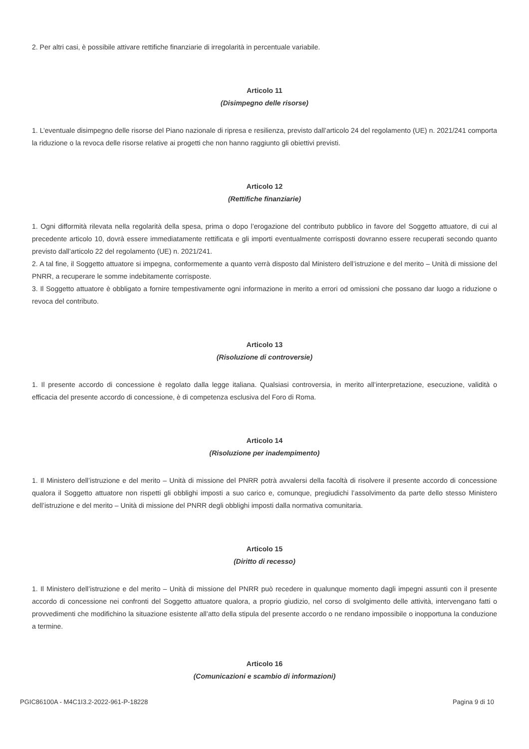2. Per altri casi, è possibile attivare rettifiche finanziarie di irregolarità in percentuale variabile.
Articolo 11
(Disimpegno delle risorse)
1. L’eventuale disimpegno delle risorse del Piano nazionale di ripresa e resilienza, previsto dall’articolo 24 del regolamento (UE) n. 2021/241 comporta la riduzione o la revoca delle risorse relative ai progetti che non hanno raggiunto gli obiettivi previsti.
Articolo 12
(Rettifiche finanziarie)
1. Ogni difformità rilevata nella regolarità della spesa, prima o dopo l’erogazione del contributo pubblico in favore del Soggetto attuatore, di cui al precedente articolo 10, dovrà essere immediatamente rettificata e gli importi eventualmente corrisposti dovranno essere recuperati secondo quanto previsto dall’articolo 22 del regolamento (UE) n. 2021/241.
2. A tal fine, il Soggetto attuatore si impegna, conformemente a quanto verrà disposto dal Ministero dell’istruzione e del merito – Unità di missione del PNRR, a recuperare le somme indebitamente corrisposte.
3. Il Soggetto attuatore è obbligato a fornire tempestivamente ogni informazione in merito a errori od omissioni che possano dar luogo a riduzione o revoca del contributo.
Articolo 13
(Risoluzione di controversie)
1. Il presente accordo di concessione è regolato dalla legge italiana. Qualsiasi controversia, in merito all’interpretazione, esecuzione, validità o efficacia del presente accordo di concessione, è di competenza esclusiva del Foro di Roma.
Articolo 14
(Risoluzione per inadempimento)
1. Il Ministero dell’istruzione e del merito – Unità di missione del PNRR potrà avvalersi della facoltà di risolvere il presente accordo di concessione qualora il Soggetto attuatore non rispetti gli obblighi imposti a suo carico e, comunque, pregiudichi l’assolvimento da parte dello stesso Ministero dell’istruzione e del merito – Unità di missione del PNRR degli obblighi imposti dalla normativa comunitaria.
Articolo 15
(Diritto di recesso)
1. Il Ministero dell’istruzione e del merito – Unità di missione del PNRR può recedere in qualunque momento dagli impegni assunti con il presente accordo di concessione nei confronti del Soggetto attuatore qualora, a proprio giudizio, nel corso di svolgimento delle attività, intervengano fatti o provvedimenti che modifichino la situazione esistente all’atto della stipula del presente accordo o ne rendano impossibile o inopportuna la conduzione a termine.
Articolo 16
(Comunicazioni e scambio di informazioni)
PGIC86100A - M4C1I3.2-2022-961-P-18228 Pagina 9 di 10